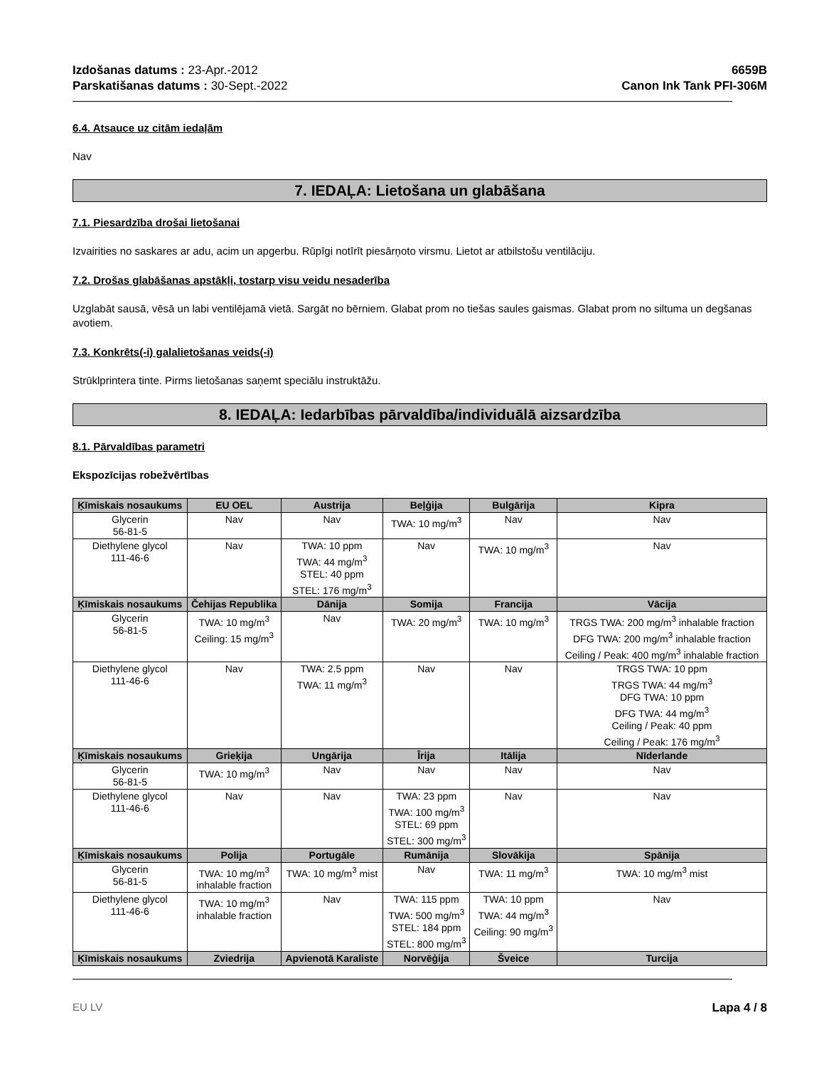Izdošanas datums : 23-Apr.-2012
Parskatišanas datums : 30-Sept.-2022
6659B
Canon Ink Tank PFI-306M
6.4. Atsauce uz citām iedaļām
Nav
7. IEDAĻA: Lietošana un glabāšana
7.1. Piesardzība drošai lietošanai
Izvairities no saskares ar adu, acim un apgerbu. Rūpīgi notīrīt piesārņoto virsmu. Lietot ar atbilstošu ventilāciju.
7.2. Drošas glabāšanas apstākļi, tostarp visu veidu nesaderība
Uzglabāt sausā, vēsā un labi ventilējamā vietā. Sargāt no bērniem. Glabat prom no tiešas saules gaismas. Glabat prom no siltuma un degšanas avotiem.
7.3. Konkrēts(-i) galalietošanas veids(-i)
Strūklprintera tinte. Pirms lietošanas saņemt speciālu instruktāžu.
8. IEDAĻA: Iedarbības pārvaldība/individuālā aizsardzība
8.1. Pārvaldības parametri
Ekspozīcijas robežvērtības
| Ķīmiskais nosaukums | EU OEL | Austrija | Beļģija | Bulgārija | Kipra |
| --- | --- | --- | --- | --- | --- |
| Glycerin 56-81-5 | Nav | Nav | TWA: 10 mg/m<sup>3</sup> | Nav | Nav |
| Diethylene glycol 111-46-6 | Nav | TWA: 10 ppm TWA: 44 mg/m<sup>3</sup> STEL: 40 ppm STEL: 176 mg/m<sup>3</sup> | Nav | TWA: 10 mg/m<sup>3</sup> | Nav |
| Ķīmiskais nosaukums | Čehijas Republika | Dānija | Somija | Francija | Vācija |
| Glycerin 56-81-5 | TWA: 10 mg/m<sup>3</sup> Ceiling: 15 mg/m<sup>3</sup> | Nav | TWA: 20 mg/m<sup>3</sup> | TWA: 10 mg/m<sup>3</sup> | TRGS TWA: 200 mg/m<sup>3</sup> inhalable fraction DFG TWA: 200 mg/m<sup>3</sup> inhalable fraction Ceiling / Peak: 400 mg/m<sup>3</sup> inhalable fraction |
| Diethylene glycol 111-46-6 | Nav | TWA: 2.5 ppm TWA: 11 mg/m<sup>3</sup> | Nav | Nav | TRGS TWA: 10 ppm TRGS TWA: 44 mg/m<sup>3</sup> DFG TWA: 10 ppm DFG TWA: 44 mg/m<sup>3</sup> Ceiling / Peak: 40 ppm Ceiling / Peak: 176 mg/m<sup>3</sup> |
| Ķīmiskais nosaukums | Grieķija | Ungārija | Īrija | Itālija | Nīderlande |
| Glycerin 56-81-5 | TWA: 10 mg/m<sup>3</sup> | Nav | Nav | Nav | Nav |
| Diethylene glycol 111-46-6 | Nav | Nav | TWA: 23 ppm TWA: 100 mg/m<sup>3</sup> STEL: 69 ppm STEL: 300 mg/m<sup>3</sup> | Nav | Nav |
| Ķīmiskais nosaukums | Polija | Portugāle | Rumānija | Slovākija | Spānija |
| Glycerin 56-81-5 | TWA: 10 mg/m<sup>3</sup> inhalable fraction | TWA: 10 mg/m<sup>3</sup> mist | Nav | TWA: 11 mg/m<sup>3</sup> | TWA: 10 mg/m<sup>3</sup> mist |
| Diethylene glycol 111-46-6 | TWA: 10 mg/m<sup>3</sup> inhalable fraction | Nav | TWA: 115 ppm TWA: 500 mg/m<sup>3</sup> STEL: 184 ppm STEL: 800 mg/m<sup>3</sup> | TWA: 10 ppm TWA: 44 mg/m<sup>3</sup> Ceiling: 90 mg/m<sup>3</sup> | Nav |
| Ķīmiskais nosaukums | Zviedrija | Apvienotā Karaliste | Norvēģija | Šveice | Turcija |
EU LV Lapa 4 / 8